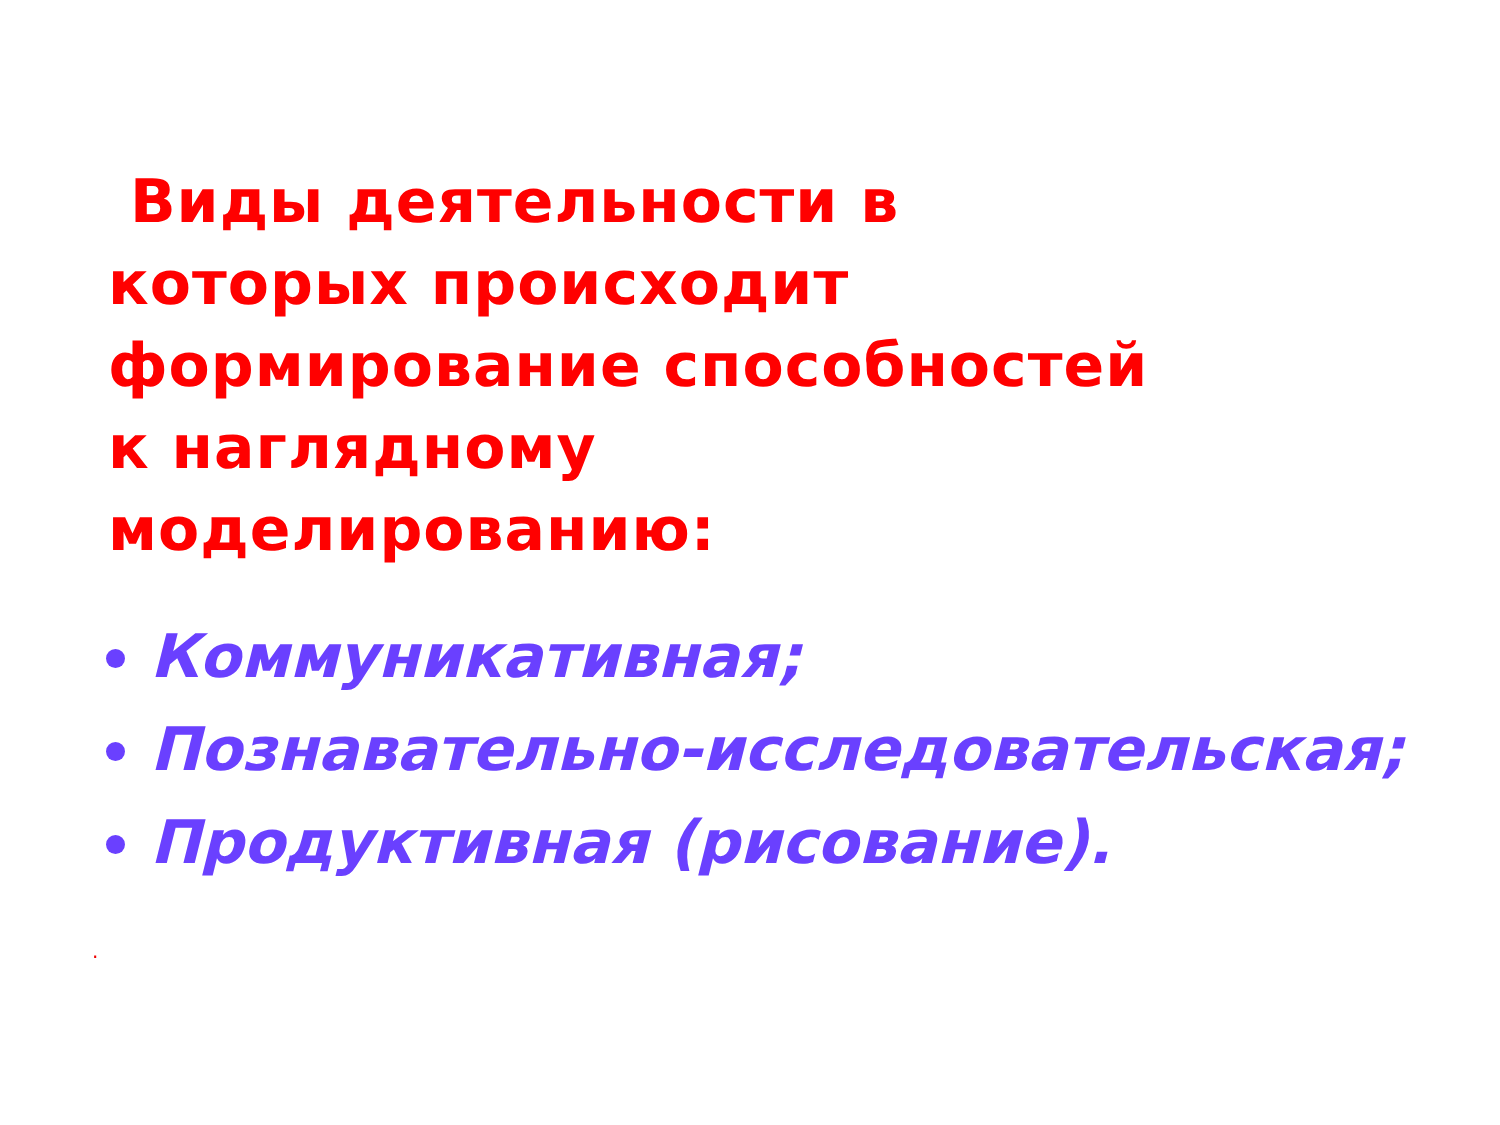Виды деятельности в которых происходит формирование способностей к наглядному моделированию:
Коммуникативная;
Познавательно-исследовательская;
Продуктивная (рисование).
.